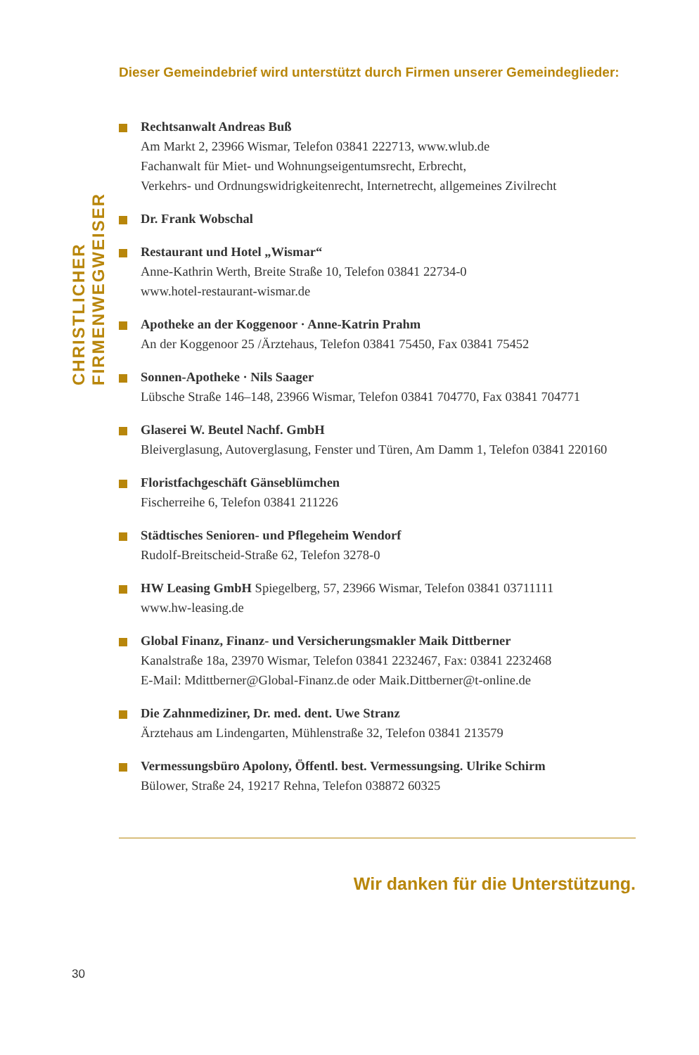CHRISTLICHER FIRMENWEGWEISER
Dieser Gemeindebrief wird unterstützt durch Firmen unserer Gemeindeglieder:
Rechtsanwalt Andreas Buß
Am Markt 2, 23966 Wismar, Telefon 03841 222713, www.wlub.de
Fachanwalt für Miet- und Wohnungseigentumsrecht, Erbrecht,
Verkehrs- und Ordnungswidrigkeitenrecht, Internetrecht, allgemeines Zivilrecht
Dr. Frank Wobschal
Restaurant und Hotel „Wismar“
Anne-Kathrin Werth, Breite Straße 10, Telefon 03841 22734-0
www.hotel-restaurant-wismar.de
Apotheke an der Koggenoor · Anne-Katrin Prahm
An der Koggenoor 25 /Ärztehaus, Telefon 03841 75450, Fax 03841 75452
Sonnen-Apotheke · Nils Saager
Lübsche Straße 146–148, 23966 Wismar, Telefon 03841 704770, Fax 03841 704771
Glaserei W. Beutel Nachf. GmbH
Bleiverglasung, Autoverglasung, Fenster und Türen, Am Damm 1, Telefon 03841 220160
Floristfachgeschäft Gänseblümchen
Fischerreihe 6, Telefon 03841 211226
Städtisches Senioren- und Pflegeheim Wendorf
Rudolf-Breitscheid-Straße 62, Telefon 3278-0
HW Leasing GmbH Spiegelberg, 57, 23966 Wismar, Telefon 03841 03711111
www.hw-leasing.de
Global Finanz, Finanz- und Versicherungsmakler Maik Dittberner
Kanalstraße 18a, 23970 Wismar, Telefon 03841 2232467, Fax: 03841 2232468
E-Mail: Mdittberner@Global-Finanz.de oder Maik.Dittberner@t-online.de
Die Zahnmediziner, Dr. med. dent. Uwe Stranz
Ärztehaus am Lindengarten, Mühlenstraße 32, Telefon 03841 213579
Vermessungsbüro Apolony, Öffentl. best. Vermessungsing. Ulrike Schirm
Bülower, Straße 24, 19217 Rehna, Telefon 038872 60325
Wir danken für die Unterstützung.
30